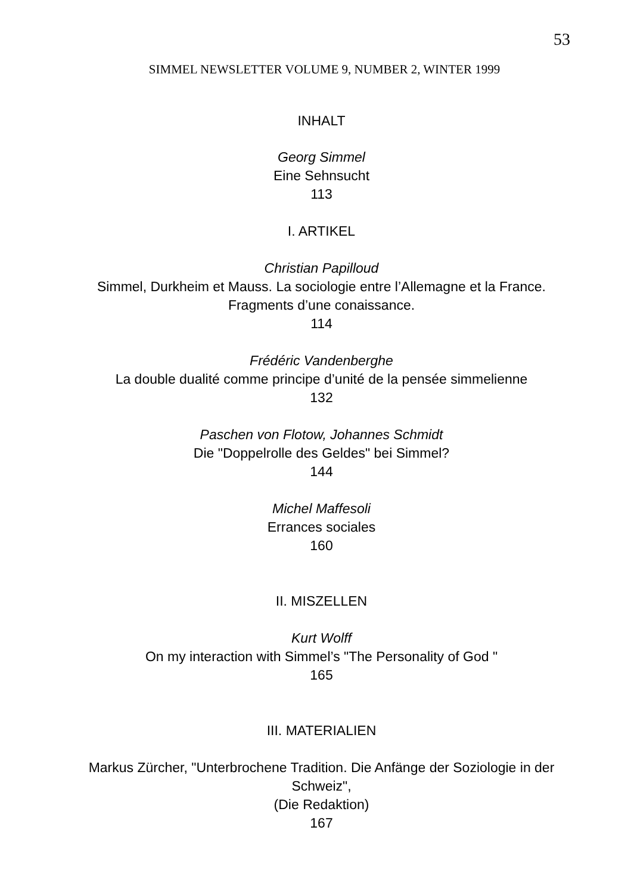53
SIMMEL NEWSLETTER VOLUME 9, NUMBER 2, WINTER 1999
INHALT
Georg Simmel
Eine Sehnsucht
113
I. ARTIKEL
Christian Papilloud
Simmel, Durkheim et Mauss. La sociologie entre l’Allemagne et la France. Fragments d’une conaissance.
114
Frédéric Vandenberghe
La double dualité comme principe d’unité de la pensée simmelienne
132
Paschen von Flotow, Johannes Schmidt
Die "Doppelrolle des Geldes" bei Simmel?
144
Michel Maffesoli
Errances sociales
160
II. MISZELLEN
Kurt Wolff
On my interaction with Simmel’s "The Personality of God "
165
III. MATERIALIEN
Markus Zürcher, "Unterbrochene Tradition. Die Anfänge der Soziologie in der Schweiz",
(Die Redaktion)
167